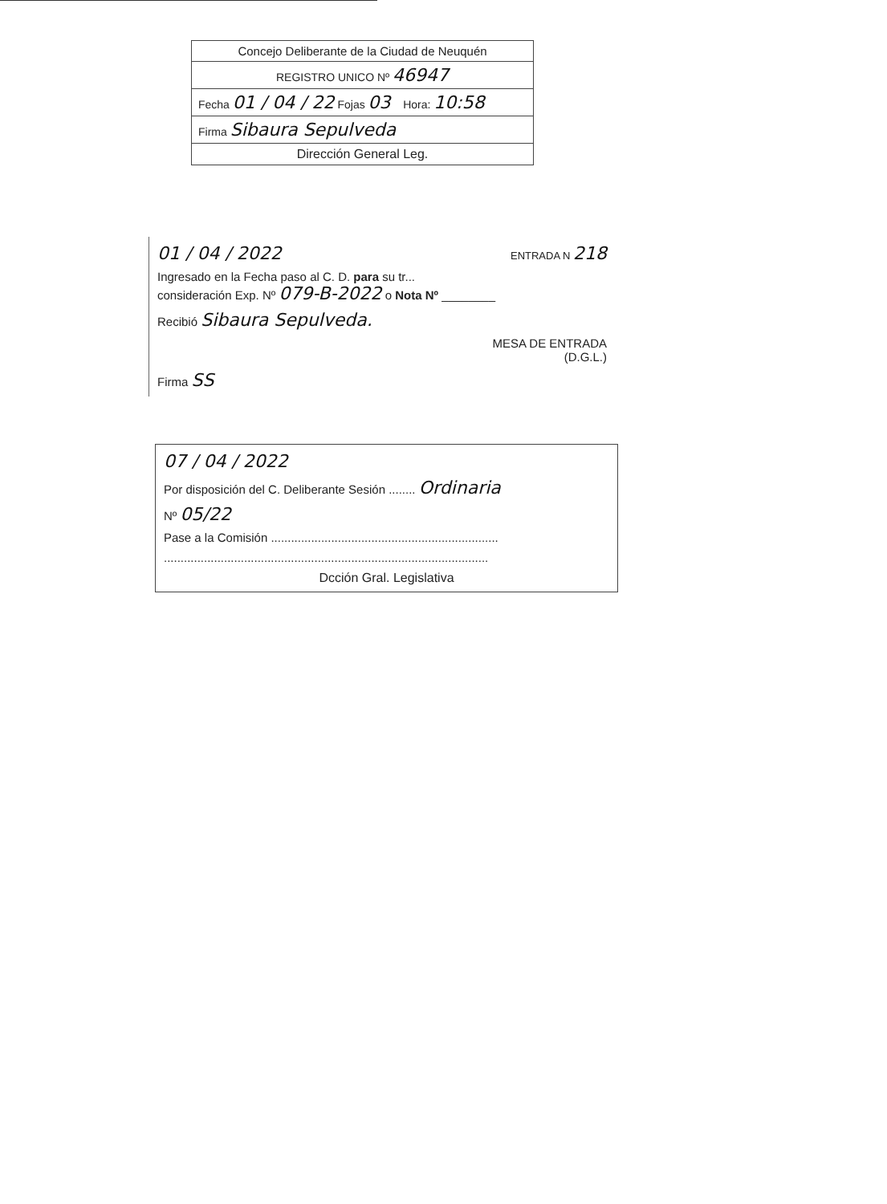Concejo Deliberante de la Ciudad de Neuquén
REGISTRO UNICO Nº 46947
Fecha 01 / 04 / 22 Fojas 03 Hora: 10:58
Firma Sibaura Sepulveda
Dirección General Leg.
01 / 04 / 2022 ENTRADA N 218
Ingresado en la Fecha paso al C. D. para su tr...
consideración Exp. Nº 079-B-2022 o Nota Nº ________
Recibió Sibaura Sepulveda.
MESA DE ENTRADA
(D.G.L.)
Firma SS
07 / 04 / 2022
Por disposición del C. Deliberante Sesión ........ Ordinaria
Nº 05/22
Pase a la Comisión ....................................................................
.................................................................................................
Dcción Gral. Legislativa